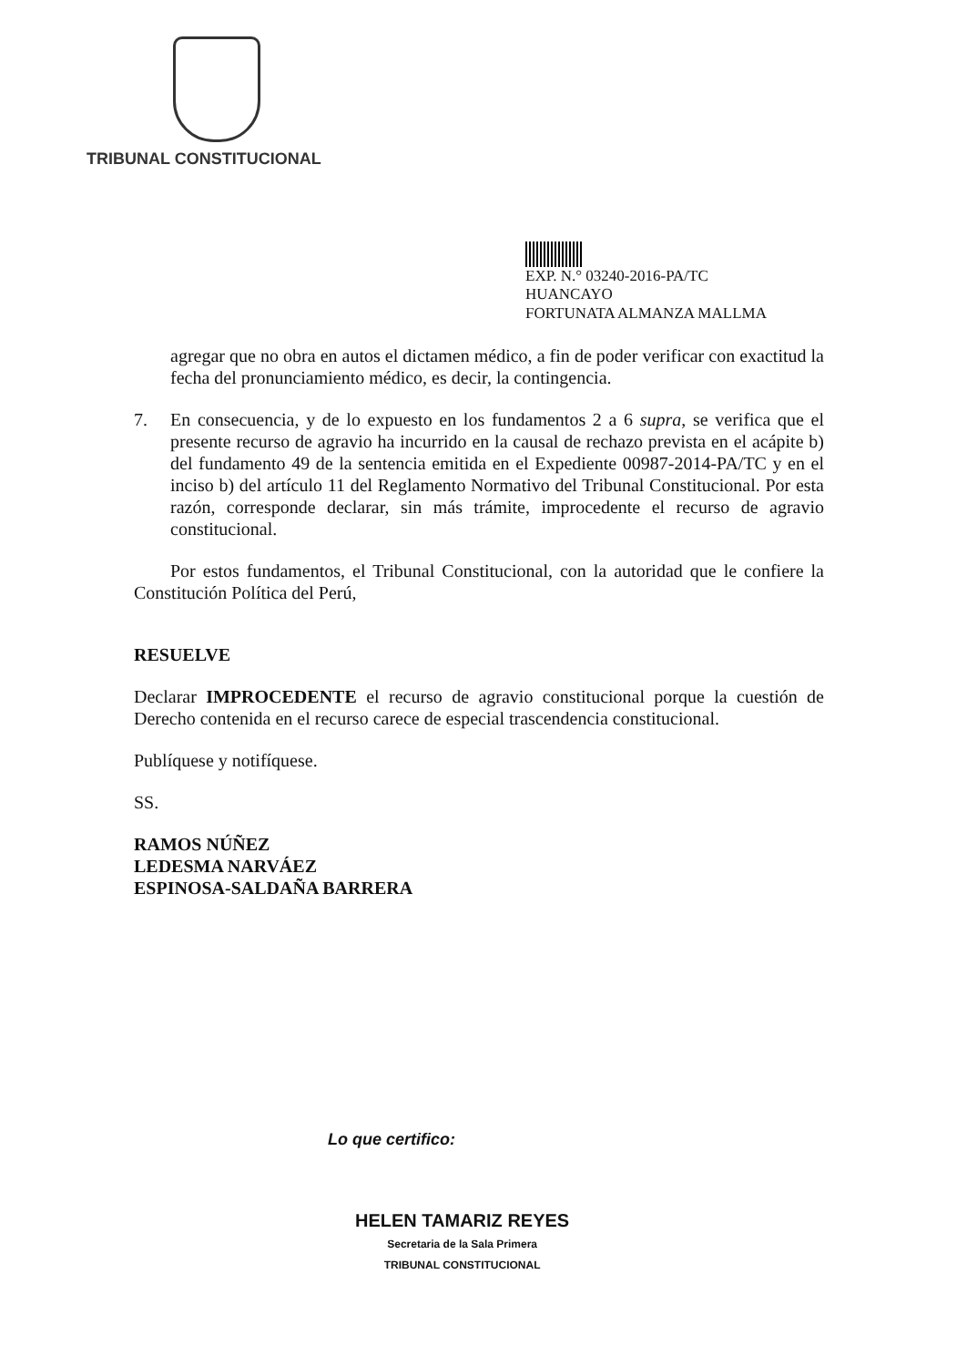TRIBUNAL CONSTITUCIONAL
EXP. N.° 03240-2016-PA/TC
HUANCAYO
FORTUNATA ALMANZA MALLMA
agregar que no obra en autos el dictamen médico, a fin de poder verificar con exactitud la fecha del pronunciamiento médico, es decir, la contingencia.
7. En consecuencia, y de lo expuesto en los fundamentos 2 a 6 supra, se verifica que el presente recurso de agravio ha incurrido en la causal de rechazo prevista en el acápite b) del fundamento 49 de la sentencia emitida en el Expediente 00987-2014-PA/TC y en el inciso b) del artículo 11 del Reglamento Normativo del Tribunal Constitucional. Por esta razón, corresponde declarar, sin más trámite, improcedente el recurso de agravio constitucional.
Por estos fundamentos, el Tribunal Constitucional, con la autoridad que le confiere la Constitución Política del Perú,
RESUELVE
Declarar IMPROCEDENTE el recurso de agravio constitucional porque la cuestión de Derecho contenida en el recurso carece de especial trascendencia constitucional.
Publíquese y notifíquese.
SS.
RAMOS NÚÑEZ
LEDESMA NARVÁEZ
ESPINOSA-SALDAÑA BARRERA
Lo que certifico:
HELEN TAMARIZ REYES
Secretaria de la Sala Primera
TRIBUNAL CONSTITUCIONAL